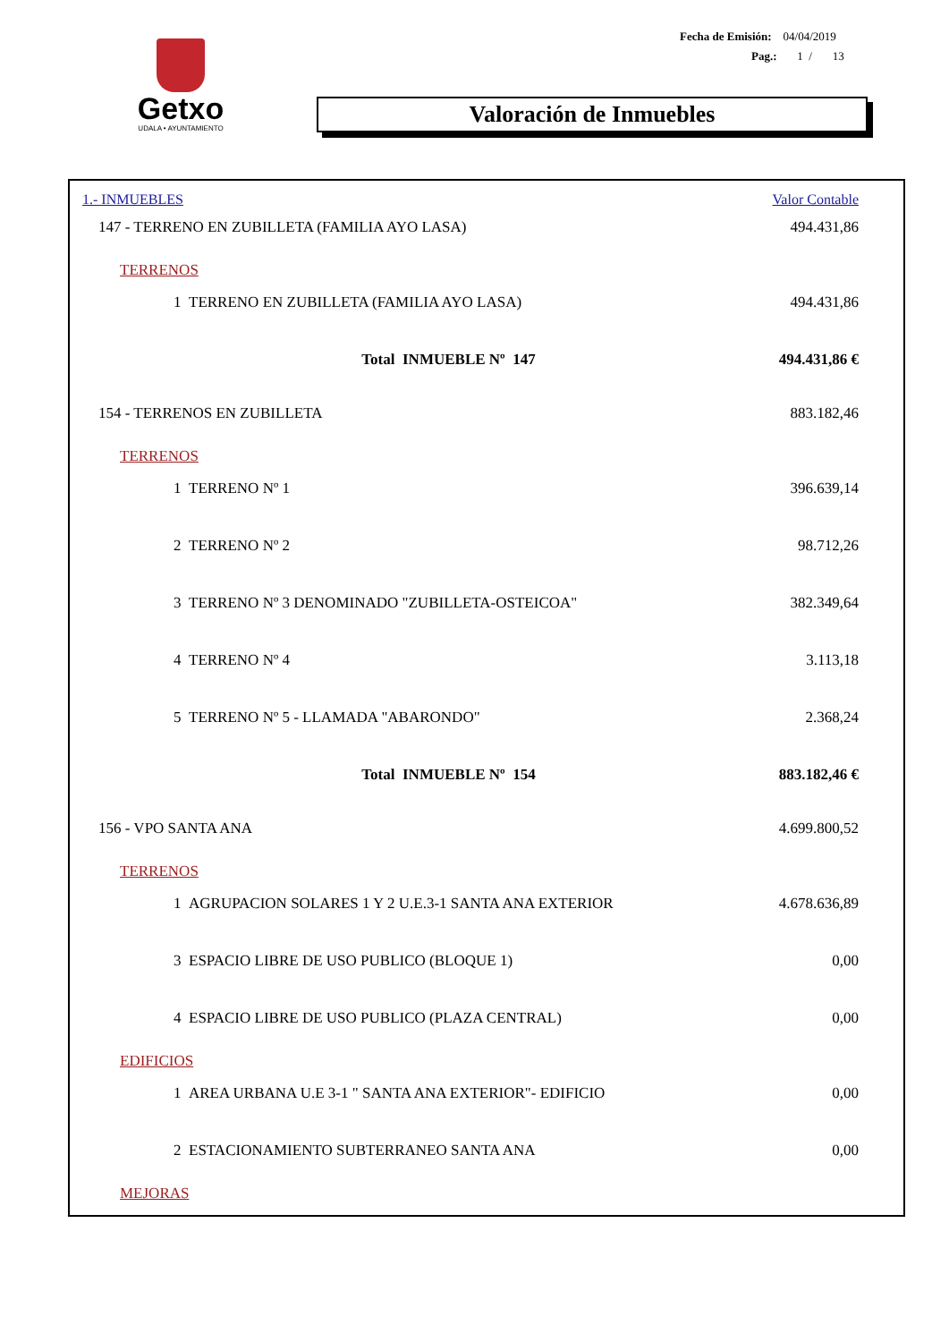Getxo
UDALA • AYUNTAMIENTO
Fecha de Emisión: 04/04/2019
Pag.: 1 / 13
Valoración de Inmuebles
| 1.- INMUEBLES | Valor Contable |
| 147 - TERRENO EN ZUBILLETA (FAMILIA AYO LASA) | 494.431,86 |
| TERRENOS | |
| 1 TERRENO EN ZUBILLETA (FAMILIA AYO LASA) | 494.431,86 |
| Total INMUEBLE Nº 147 | 494.431,86 € |
| 154 - TERRENOS EN ZUBILLETA | 883.182,46 |
| TERRENOS | |
| 1 TERRENO Nº 1 | 396.639,14 |
| 2 TERRENO Nº 2 | 98.712,26 |
| 3 TERRENO Nº 3 DENOMINADO "ZUBILLETA-OSTEICOA" | 382.349,64 |
| 4 TERRENO Nº 4 | 3.113,18 |
| 5 TERRENO Nº 5 - LLAMADA "ABARONDO" | 2.368,24 |
| Total INMUEBLE Nº 154 | 883.182,46 € |
| 156 - VPO SANTA ANA | 4.699.800,52 |
| TERRENOS | |
| 1 AGRUPACION SOLARES 1 Y 2 U.E.3-1 SANTA ANA EXTERIOR | 4.678.636,89 |
| 3 ESPACIO LIBRE DE USO PUBLICO (BLOQUE 1) | 0,00 |
| 4 ESPACIO LIBRE DE USO PUBLICO (PLAZA CENTRAL) | 0,00 |
| EDIFICIOS | |
| 1 AREA URBANA U.E 3-1 " SANTA ANA EXTERIOR"- EDIFICIO | 0,00 |
| 2 ESTACIONAMIENTO SUBTERRANEO SANTA ANA | 0,00 |
| MEJORAS | |